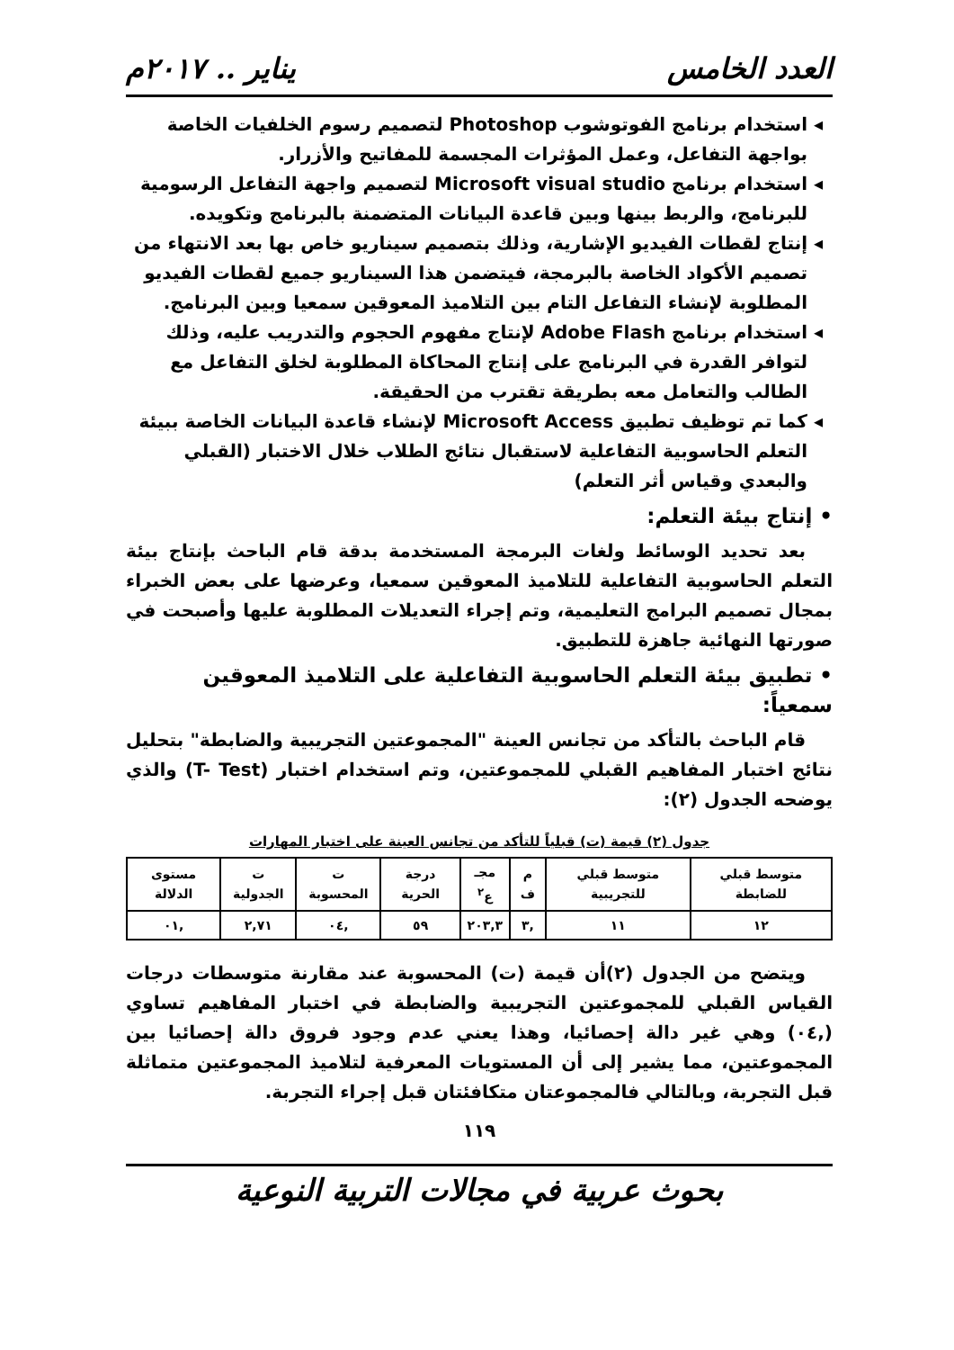العدد الخامس يناير .. ٢٠١٧م
استخدام برنامج الفوتوشوب Photoshop لتصميم رسوم الخلفيات الخاصة بواجهة التفاعل، وعمل المؤثرات المجسمة للمفاتيح والأزرار.
استخدام برنامج Microsoft visual studio لتصميم واجهة التفاعل الرسومية للبرنامج، والربط بينها وبين قاعدة البيانات المتضمنة بالبرنامج وتكويده.
إنتاج لقطات الفيديو الإشارية، وذلك بتصميم سيناريو خاص بها بعد الانتهاء من تصميم الأكواد الخاصة بالبرمجة، فيتضمن هذا السيناريو جميع لقطات الفيديو المطلوبة لإنشاء التفاعل التام بين التلاميذ المعوقين سمعيا وبين البرنامج.
استخدام برنامج Adobe Flash لإنتاج مفهوم الحجوم والتدريب عليه، وذلك لتوافر القدرة في البرنامج على إنتاج المحاكاة المطلوبة لخلق التفاعل مع الطالب والتعامل معه بطريقة تقترب من الحقيقة.
كما تم توظيف تطبيق Microsoft Access لإنشاء قاعدة البيانات الخاصة ببيئة التعلم الحاسوبية التفاعلية لاستقبال نتائج الطلاب خلال الاختبار (القبلي والبعدي وقياس أثر التعلم)
• إنتاج بيئة التعلم:
بعد تحديد الوسائط ولغات البرمجة المستخدمة بدقة قام الباحث بإنتاج بيئة التعلم الحاسوبية التفاعلية للتلاميذ المعوقين سمعيا، وعرضها على بعض الخبراء بمجال تصميم البرامج التعليمية، وتم إجراء التعديلات المطلوبة عليها وأصبحت في صورتها النهائية جاهزة للتطبيق.
• تطبيق بيئة التعلم الحاسوبية التفاعلية على التلاميذ المعوقين سمعياً:
قام الباحث بالتأكد من تجانس العينة "المجموعتين التجريبية والضابطة" بتحليل نتائج اختبار المفاهيم القبلي للمجموعتين، وتم استخدام اختبار (T- Test) والذي يوضحه الجدول (٢):
جدول (٢) قيمة (ت) قبلياً للتأكد من تجانس العينة على اختبار المهارات
| متوسط قبلي للضابطة | متوسط قبلي للتجريبية | م ف | مجـ ع<sup>٢</sup> | درجة الحرية | ت المحسوبة | ت الجدولية | مستوى الدلالة |
| --- | --- | --- | --- | --- | --- | --- | --- |
| ١٢ | ١١ | ,٣ | ٢٠٣,٣ | ٥٩ | ,٠٤ | ٢,٧١ | ,٠١ |
ويتضح من الجدول (٢)أن قيمة (ت) المحسوبة عند مقارنة متوسطات درجات القياس القبلي للمجموعتين التجريبية والضابطة في اختبار المفاهيم تساوي (,٠٤) وهي غير دالة إحصائيا، وهذا يعني عدم وجود فروق دالة إحصائيا بين المجموعتين، مما يشير إلى أن المستويات المعرفية لتلاميذ المجموعتين متماثلة قبل التجربة، وبالتالي فالمجموعتان متكافئتان قبل إجراء التجربة.
١١٩
بحوث عربية في مجالات التربية النوعية